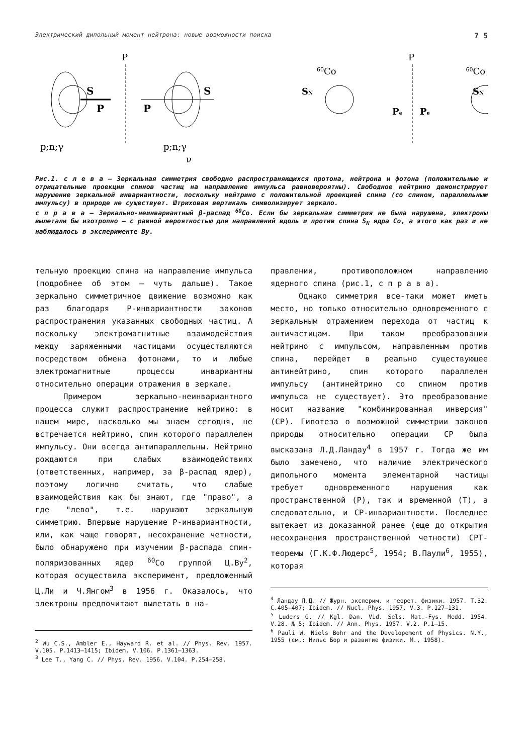Электрический дипольный момент нейтрона: новые возможности поиска 7 5
P
S
P
p;n;γ
S
P
p;n;γ
ν
P
60Co
60Co
SN
SN
Pe
Pe
Рис.1. с л е в а — Зеркальная симметрия свободно распространяющихся протона, нейтрона и фотона (положительные и отрицательные проекции спинов частиц на направление импульса равновероятны). Свободное нейтрино демонстрирует нарушение зеркальной инвариантности, поскольку нейтрино с положительной проекцией спина (со спином, параллельным импульсу) в природе не существует. Штриховая вертикаль символизирует зеркало.
с п р а в а — Зеркально-неинвариантный β-распад <sup>60</sup>Co. Если бы зеркальная симметрия не была нарушена, электроны вылетали бы изотропно — с равной вероятностью для направлений вдоль и против спина S<sub>N</sub> ядра Co, а этого как раз и не наблюдалось в эксперименте Ву.
тельную проекцию спина на направление импульса (подробнее об этом — чуть дальше). Такое зеркально симметричное движение возможно как раз благодаря P-инвариантности законов распространения указанных свободных частиц. А поскольку электромагнитные взаимодействия между заряженными частицами осуществляются посредством обмена фотонами, то и любые электромагнитные процессы инвариантны относительно операции отражения в зеркале.
Примером зеркально-неинвариантного процесса служит распространение нейтрино: в нашем мире, насколько мы знаем сегодня, не встречается нейтрино, спин которого параллелен импульсу. Они всегда антипараллельны. Нейтрино рождаются при слабых взаимодействиях (ответственных, например, за β-распад ядер), поэтому логично считать, что слабые взаимодействия как бы знают, где "право", а где "лево", т.е. нарушают зеркальную симметрию. Впервые нарушение P-инвариантности, или, как чаще говорят, несохранение четности, было обнаружено при изучении β-распада спин-поляризованных ядер <sup>60</sup>Co группой Ц.Ву<sup>2</sup>, которая осуществила эксперимент, предложенный Ц.Ли и Ч.Янгом<sup>3</sup> в 1956 г. Оказалось, что электроны предпочитают вылетать в на-
<sup>2</sup> Wu C.S., Ambler E., Hayward R. et al. // Phys. Rev. 1957. V.105. P.1413–1415; Ibidem. V.106. P.1361–1363.
<sup>3</sup> Lee T., Yang C. // Phys. Rev. 1956. V.104. P.254–258.
правлении, противоположном направлению ядерного спина (рис.1, с п р а в а).
Однако симметрия все-таки может иметь место, но только относительно одновременного с зеркальным отражением перехода от частиц к античастицам. При таком преобразовании нейтрино с импульсом, направленным против спина, перейдет в реально существующее антинейтрино, спин которого параллелен импульсу (антинейтрино со спином против импульса не существует). Это преобразование носит название "комбинированная инверсия" (CP). Гипотеза о возможной симметрии законов природы относительно операции CP была высказана Л.Д.Ландау<sup>4</sup> в 1957 г. Тогда же им было замечено, что наличие электрического дипольного момента элементарной частицы требует одновременного нарушения как пространственной (P), так и временной (T), а следовательно, и CP-инвариантности. Последнее вытекает из доказанной ранее (еще до открытия несохранения пространственной четности) CPT-теоремы (Г.К.Ф.Людерс<sup>5</sup>, 1954; В.Паули<sup>6</sup>, 1955), которая
<sup>4</sup> Ландау Л.Д. // Журн. эксперим. и теорет. физики. 1957. Т.32. С.405–407; Ibidem. // Nucl. Phys. 1957. V.3. P.127–131.
<sup>5</sup> Luders G. // Kgl. Dan. Vid. Sels. Mat.-Fys. Medd. 1954. V.28. № 5; Ibidem. // Ann. Phys. 1957. V.2. P.1–15.
<sup>6</sup> Pauli W. Niels Bohr and the Developement of Physics. N.Y., 1955 (см.: Нильс Бор и развитие физики. М., 1958).